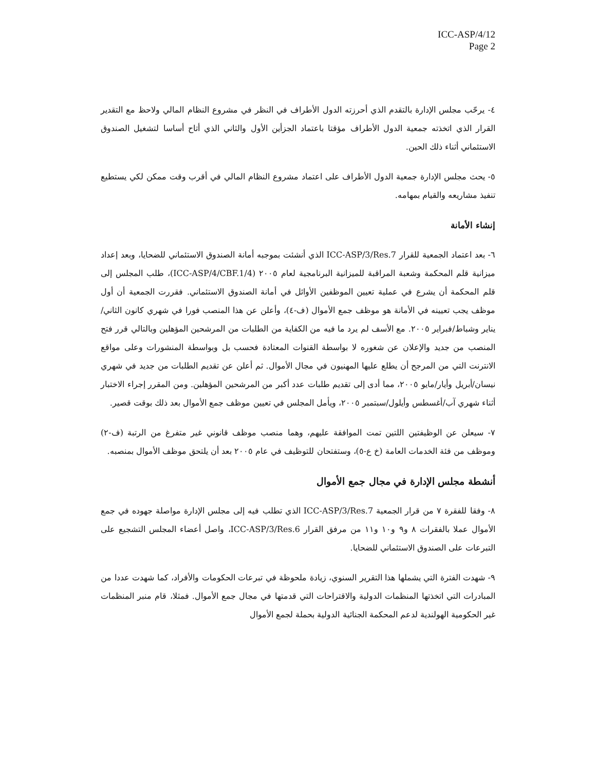ICC-ASP/4/12
Page 2
٤- يرحّب مجلس الإدارة بالتقدم الذي أحرزته الدول الأطراف في النظر في مشروع النظام المالي ولاحظ مع التقدير القرار الذي اتخذته جمعية الدول الأطراف مؤقتا باعتماد الجزأين الأول والثاني الذي أتاح أساسا لتشغيل الصندوق الاستئماني أثناء ذلك الحين.
٥- يحث مجلس الإدارة جمعية الدول الأطراف على اعتماد مشروع النظام المالي في أقرب وقت ممكن لكي يستطيع تنفيذ مشاريعه والقيام بمهامه.
إنشاء الأمانة
٦- بعد اعتماد الجمعية للقرار ICC-ASP/3/Res.7 الذي أنشئت بموجبه أمانة الصندوق الاستئماني للضحايا، وبعد إعداد ميزانية قلم المحكمة وشعبة المراقبة للميزانية البرنامجية لعام ٢٠٠٥ (ICC-ASP/4/CBF.1/4)، طلب المجلس إلى قلم المحكمة أن يشرع في عملية تعيين الموظفين الأوائل في أمانة الصندوق الاستئماني. فقررت الجمعية أن أول موظف يجب تعيينه في الأمانة هو موظف جمع الأموال (ف-٤)، وأعلن عن هذا المنصب فورا في شهري كانون الثاني/يناير وشباط/فبراير ٢٠٠٥. مع الأسف لم يرد ما فيه من الكفاية من الطلبات من المرشحين المؤهلين وبالتالي قرر فتح المنصب من جديد والإعلان عن شغوره لا بواسطة القنوات المعتادة فحسب بل وبواسطة المنشورات وعلى مواقع الانترنت التي من المرجح أن يطلع عليها المهنيون في مجال الأموال. ثم أعلن عن تقديم الطلبات من جديد في شهري نيسان/أبريل وأيار/مايو ٢٠٠٥، مما أدى إلى تقديم طلبات عدد أكبر من المرشحين المؤهلين. ومن المقرر إجراء الاختبار أثناء شهري آب/أغسطس وأيلول/سبتمبر ٢٠٠٥، ويأمل المجلس في تعيين موظف جمع الأموال بعد ذلك بوقت قصير.
٧- سيعلن عن الوظيفتين اللتين تمت الموافقة عليهم، وهما منصب موظف قانوني غير متفرغ من الرتبة (ف-٢) وموظف من فئة الخدمات العامة (خ ع-٥)، وستفتحان للتوظيف في عام ٢٠٠٥ بعد أن يلتحق موظف الأموال بمنصبه.
أنشطة مجلس الإدارة في مجال جمع الأموال
٨- وفقا للفقرة ٧ من قرار الجمعية ICC-ASP/3/Res.7 الذي تطلب فيه إلى مجلس الإدارة مواصلة جهوده في جمع الأموال عملا بالفقرات ٨ و٩ و١٠ و١١ من مرفق القرار ICC-ASP/3/Res.6، واصل أعضاء المجلس التشجيع على التبرعات على الصندوق الاستئماني للضحايا.
٩- شهدت الفترة التي يشملها هذا التقرير السنوي، زيادة ملحوظة في تبرعات الحكومات والأفراد، كما شهدت عددا من المبادرات التي اتخذتها المنظمات الدولية والاقتراحات التي قدمتها في مجال جمع الأموال. فمثلا، قام منبر المنظمات غير الحكومية الهولندية لدعم المحكمة الجنائية الدولية بحملة لجمع الأموال